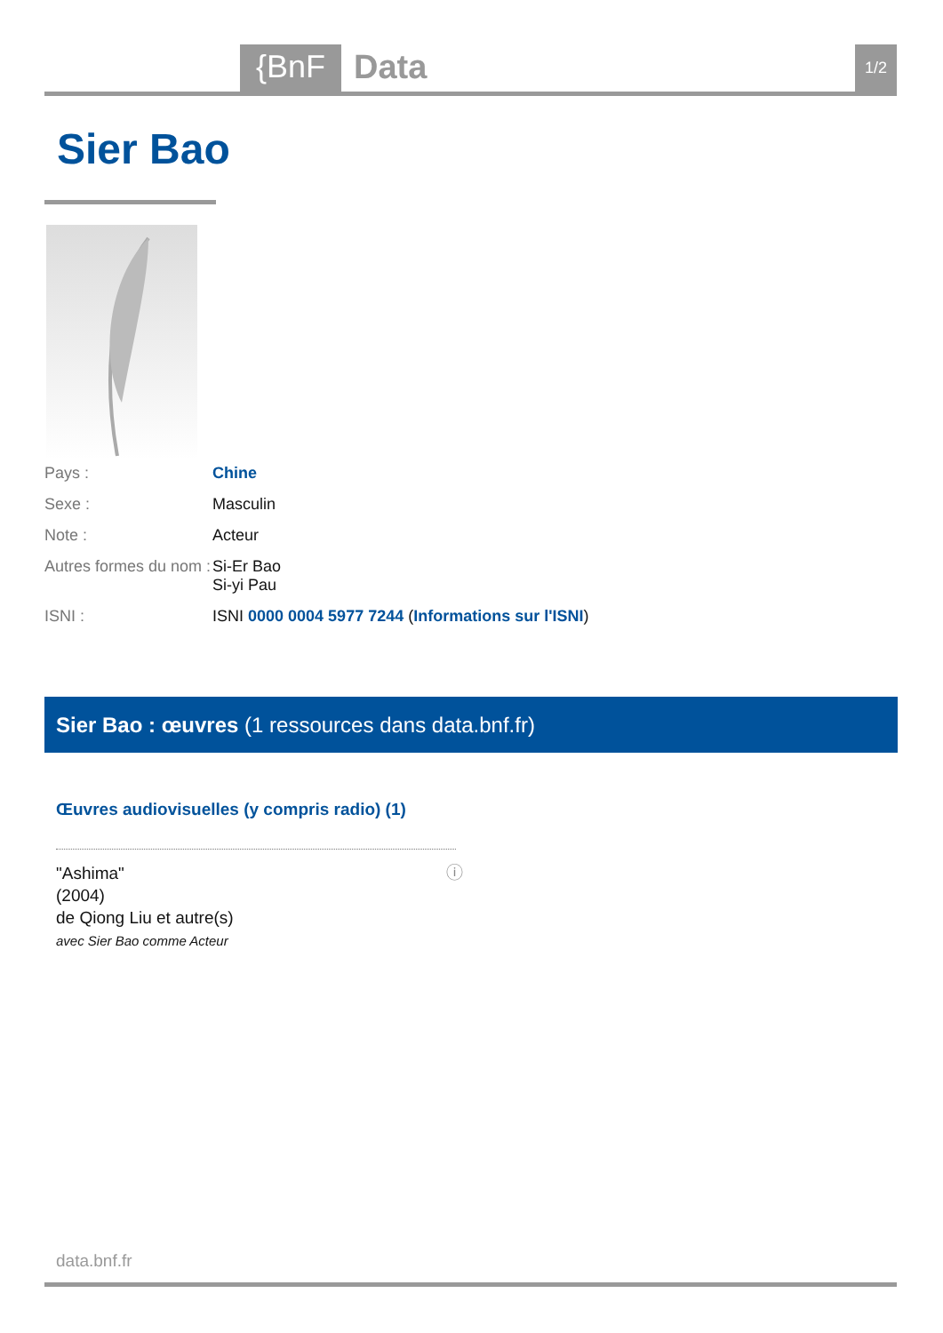{BnF
Data
1/2
Sier Bao
Pays : Chine
Sexe : Masculin
Note : Acteur
Autres formes du nom :
Si-Er Bao
Si-yi Pau
ISNI : ISNI 0000 0004 5977 7244 (Informations sur l'ISNI)
Sier Bao : œuvres (1 ressources dans data.bnf.fr)
Œuvres audiovisuelles (y compris radio) (1)
"Ashima"
(2004)
de Qiong Liu et autre(s)
avec Sier Bao comme Acteur
ⓘ
data.bnf.fr